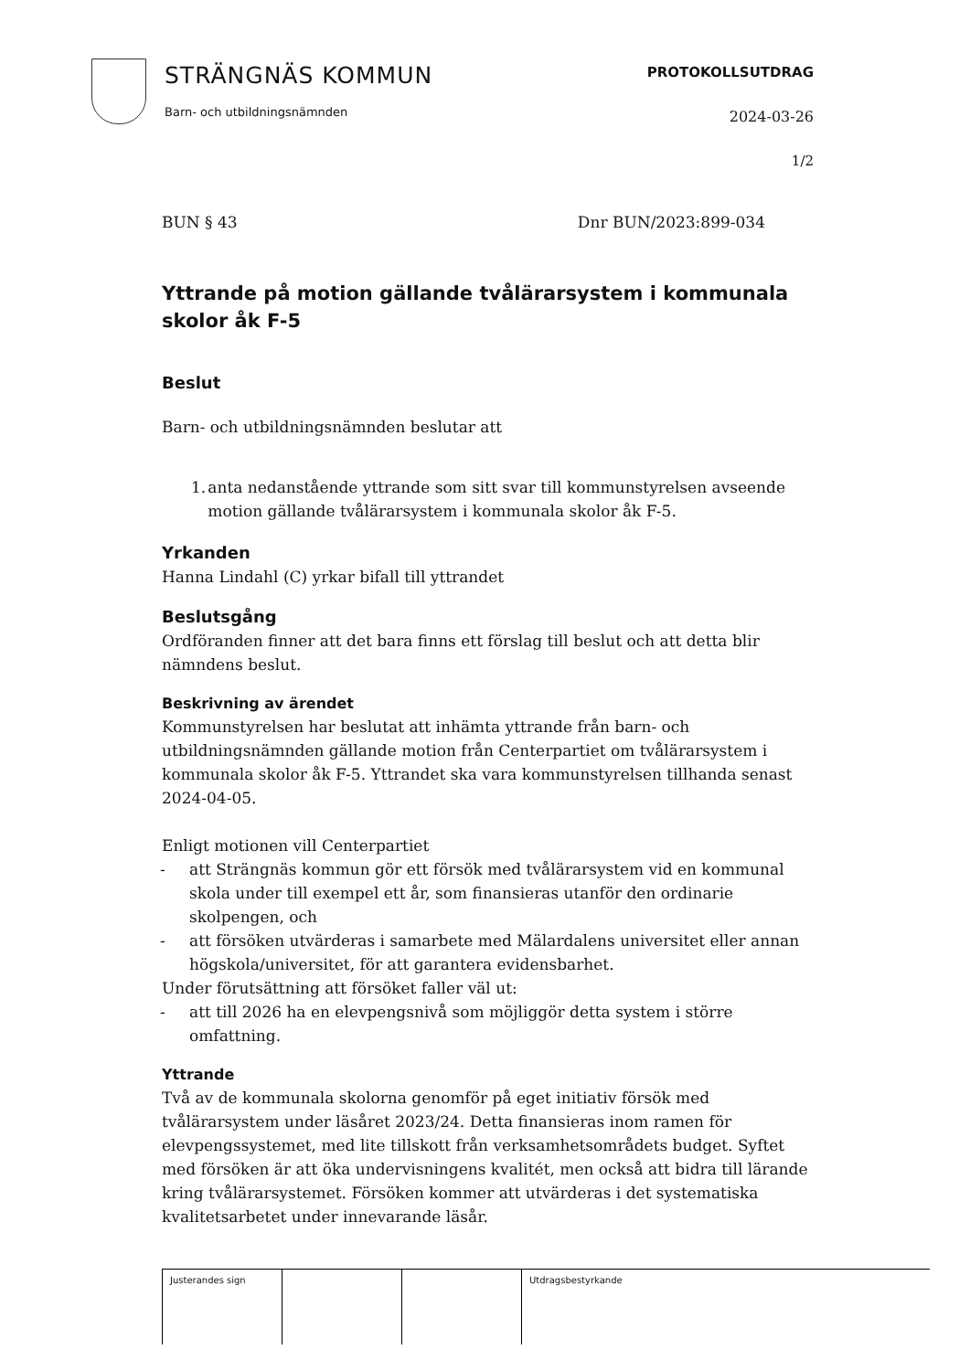STRÄNGNÄS KOMMUN
Barn- och utbildningsnämnden
PROTOKOLLSUTDRAG
2024-03-26
1/2
BUN § 43 Dnr BUN/2023:899-034
Yttrande på motion gällande tvålärarsystem i kommunala skolor åk F-5
Beslut
Barn- och utbildningsnämnden beslutar att
1. anta nedanstående yttrande som sitt svar till kommunstyrelsen avseende motion gällande tvålärarsystem i kommunala skolor åk F-5.
Yrkanden
Hanna Lindahl (C) yrkar bifall till yttrandet
Beslutsgång
Ordföranden finner att det bara finns ett förslag till beslut och att detta blir nämndens beslut.
Beskrivning av ärendet
Kommunstyrelsen har beslutat att inhämta yttrande från barn- och utbildningsnämnden gällande motion från Centerpartiet om tvålärarsystem i kommunala skolor åk F-5. Yttrandet ska vara kommunstyrelsen tillhanda senast 2024-04-05.
Enligt motionen vill Centerpartiet
- att Strängnäs kommun gör ett försök med tvålärarsystem vid en kommunal skola under till exempel ett år, som finansieras utanför den ordinarie skolpengen, och
- att försöken utvärderas i samarbete med Mälardalens universitet eller annan högskola/universitet, för att garantera evidensbarhet.
Under förutsättning att försöket faller väl ut:
- att till 2026 ha en elevpengsnivå som möjliggör detta system i större omfattning.
Yttrande
Två av de kommunala skolorna genomför på eget initiativ försök med tvålärarsystem under läsåret 2023/24. Detta finansieras inom ramen för elevpengssystemet, med lite tillskott från verksamhetsområdets budget. Syftet med försöken är att öka undervisningens kvalitét, men också att bidra till lärande kring tvålärarsystemet. Försöken kommer att utvärderas i det systematiska kvalitetsarbetet under innevarande läsår.
| Justerandes sign | | | Utdragsbestyrkande |